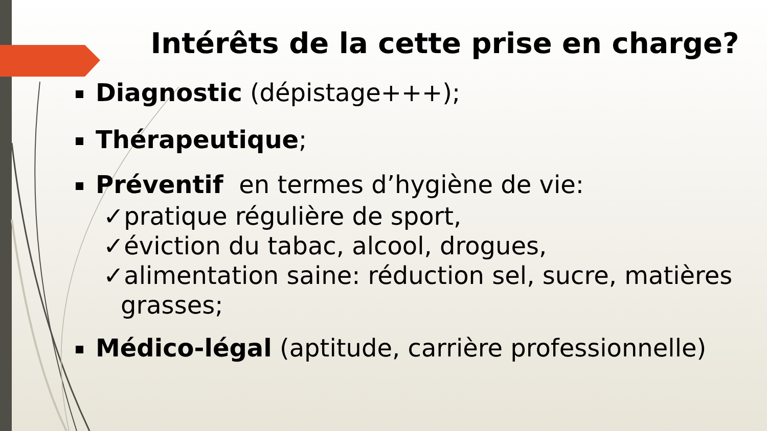Intérêts de la cette prise en charge?
Diagnostic (dépistage+++);
Thérapeutique;
Préventif en termes d’hygiène de vie:
✓pratique régulière de sport,
✓éviction du tabac, alcool, drogues,
✓alimentation saine: réduction sel, sucre, matières
grasses;
Médico-légal (aptitude, carrière professionnelle)